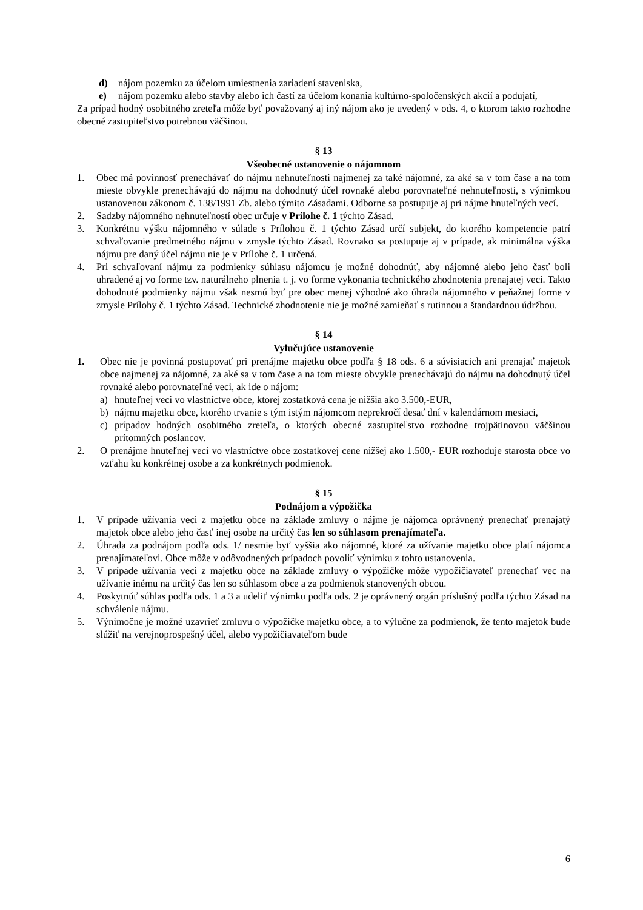d) nájom pozemku za účelom umiestnenia zariadení staveniska,
e) nájom pozemku alebo stavby alebo ich častí za účelom konania kultúrno-spoločenských akcií a podujatí,
Za prípad hodný osobitného zreteľa môže byť považovaný aj iný nájom ako je uvedený v ods. 4, o ktorom takto rozhodne obecné zastupiteľstvo potrebnou väčšinou.
§ 13
Všeobecné ustanovenie o nájomnom
1. Obec má povinnosť prenechávať do nájmu nehnuteľnosti najmenej za také nájomné, za aké sa v tom čase a na tom mieste obvykle prenechávajú do nájmu na dohodnutý účel rovnaké alebo porovnateľné nehnuteľnosti, s výnimkou ustanovenou zákonom č. 138/1991 Zb. alebo týmito Zásadami. Odborne sa postupuje aj pri nájme hnuteľných vecí.
2. Sadzby nájomného nehnuteľností obec určuje v Prílohe č. 1 týchto Zásad.
3. Konkrétnu výšku nájomného v súlade s Prílohou č. 1 týchto Zásad určí subjekt, do ktorého kompetencie patrí schvaľovanie predmetného nájmu v zmysle týchto Zásad. Rovnako sa postupuje aj v prípade, ak minimálna výška nájmu pre daný účel nájmu nie je v Prílohe č. 1 určená.
4. Pri schvaľovaní nájmu za podmienky súhlasu nájomcu je možné dohodnúť, aby nájomné alebo jeho časť boli uhradené aj vo forme tzv. naturálneho plnenia t. j. vo forme vykonania technického zhodnotenia prenajatej veci. Takto dohodnuté podmienky nájmu však nesmú byť pre obec menej výhodné ako úhrada nájomného v peňažnej forme v zmysle Prílohy č. 1 týchto Zásad. Technické zhodnotenie nie je možné zamieňať s rutinnou a štandardnou údržbou.
§ 14
Vylučujúce ustanovenie
1. Obec nie je povinná postupovať pri prenájme majetku obce podľa § 18 ods. 6 a súvisiacich ani prenajať majetok obce najmenej za nájomné, za aké sa v tom čase a na tom mieste obvykle prenechávajú do nájmu na dohodnutý účel rovnaké alebo porovnateľné veci, ak ide o nájom:
a) hnuteľnej veci vo vlastníctve obce, ktorej zostatková cena je nižšia ako 3.500,-EUR,
b) nájmu majetku obce, ktorého trvanie s tým istým nájomcom neprekročí desať dní v kalendárnom mesiaci,
c) prípadov hodných osobitného zreteľa, o ktorých obecné zastupiteľstvo rozhodne trojpätinovou väčšinou prítomných poslancov.
2. O prenájme hnuteľnej veci vo vlastníctve obce zostatkovej cene nižšej ako 1.500,- EUR rozhoduje starosta obce vo vzťahu ku konkrétnej osobe a za konkrétnych podmienok.
§ 15
Podnájom a výpožička
1. V prípade užívania veci z majetku obce na základe zmluvy o nájme je nájomca oprávnený prenechať prenajatý majetok obce alebo jeho časť inej osobe na určitý čas len so súhlasom prenajímateľa.
2. Úhrada za podnájom podľa ods. 1/ nesmie byť vyššia ako nájomné, ktoré za užívanie majetku obce platí nájomca prenajímateľovi. Obce môže v odôvodnených prípadoch povoliť výnimku z tohto ustanovenia.
3. V prípade užívania veci z majetku obce na základe zmluvy o výpožičke môže vypožičiavateľ prenechať vec na užívanie inému na určitý čas len so súhlasom obce a za podmienok stanovených obcou.
4. Poskytnúť súhlas podľa ods. 1 a 3 a udeliť výnimku podľa ods. 2 je oprávnený orgán príslušný podľa týchto Zásad na schválenie nájmu.
5. Výnimočne je možné uzavrieť zmluvu o výpožičke majetku obce, a to výlučne za podmienok, že tento majetok bude slúžiť na verejnoprospešný účel, alebo vypožičiavateľom bude
6